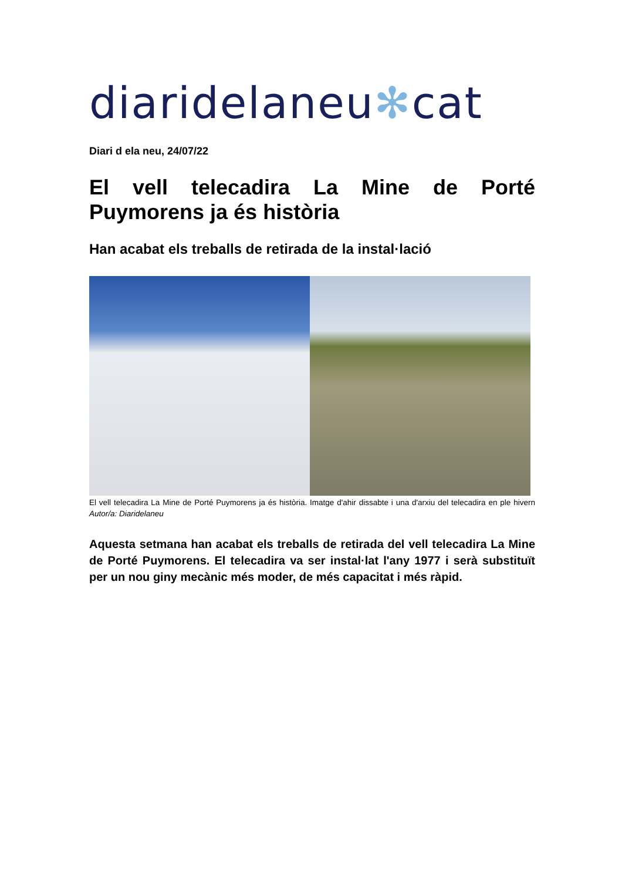diaridelaneu✻cat
Diari d ela neu, 24/07/22
El vell telecadira La Mine de Porté Puymorens ja és història
Han acabat els treballs de retirada de la instal·lació
El vell telecadira La Mine de Porté Puymorens ja és història. Imatge d'ahir dissabte i una d'arxiu del telecadira en ple hivern Autor/a: Diaridelaneu
Aquesta setmana han acabat els treballs de retirada del vell telecadira La Mine de Porté Puymorens. El telecadira va ser instal·lat l'any 1977 i serà substituït per un nou giny mecànic més moder, de més capacitat i més ràpid.